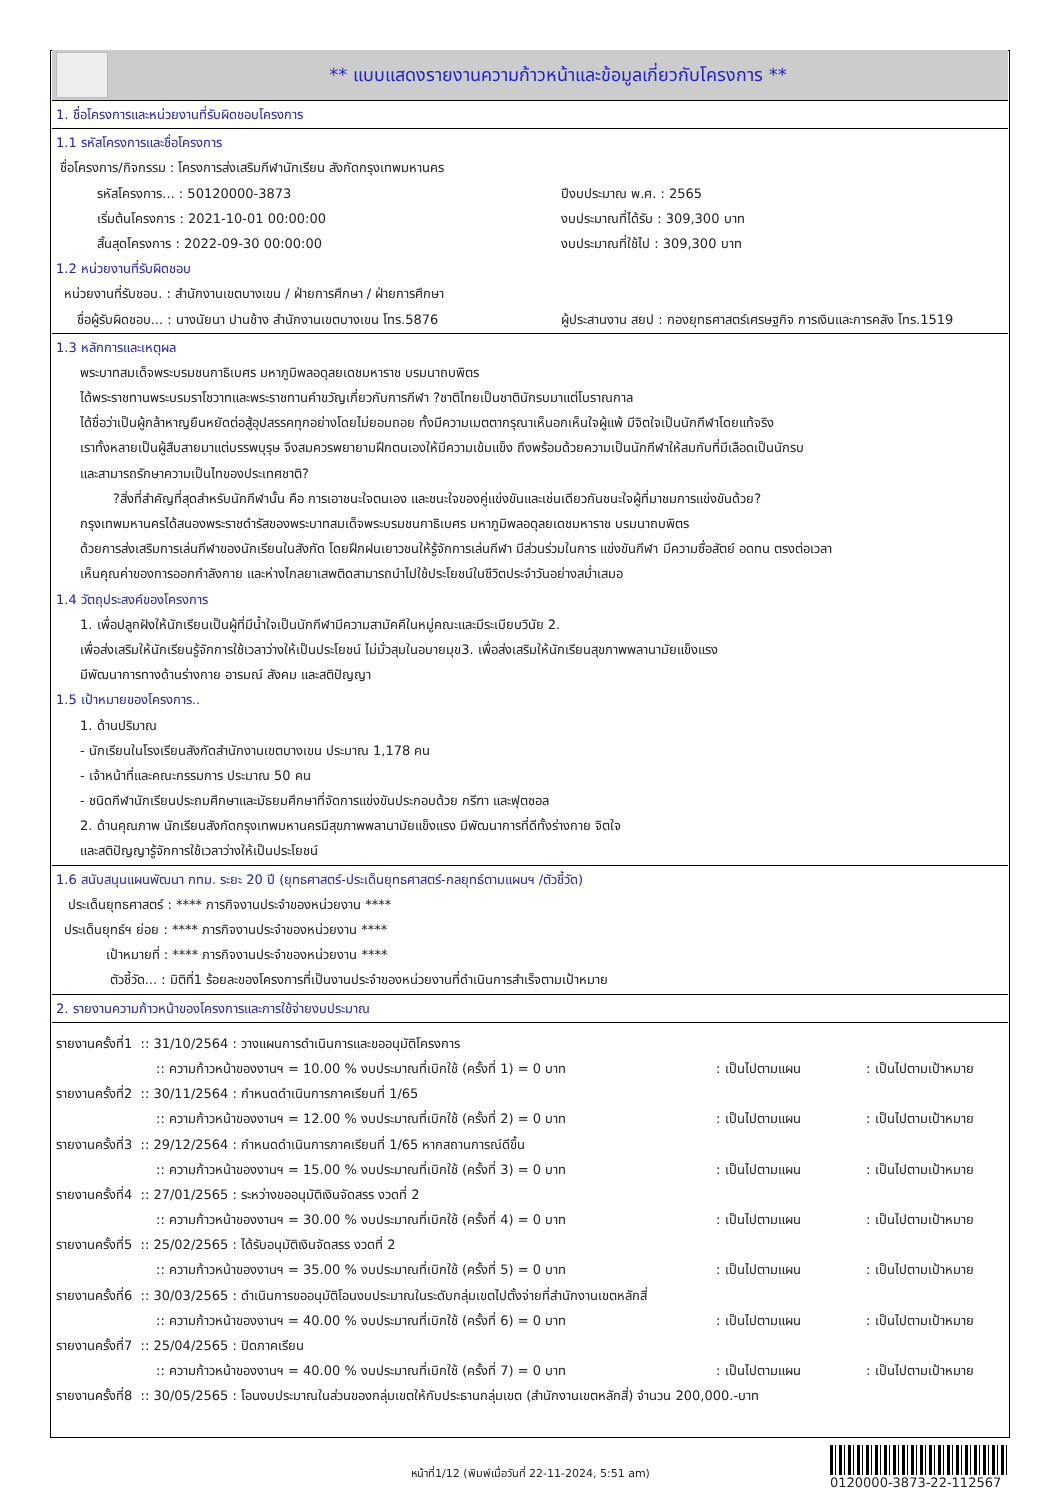** แบบแสดงรายงานความก้าวหน้าและข้อมูลเกี่ยวกับโครงการ **
1. ชื่อโครงการและหน่วยงานที่รับผิดชอบโครงการ
1.1 รหัสโครงการและชื่อโครงการ
ชื่อโครงการ/กิจกรรม : โครงการส่งเสริมกีฬานักเรียน สังกัดกรุงเทพมหานคร
รหัสโครงการ... : 50120000-3873 ปีงบประมาณ พ.ศ. : 2565
เริ่มต้นโครงการ : 2021-10-01 00:00:00 งบประมาณที่ได้รับ : 309,300 บาท
สิ้นสุดโครงการ : 2022-09-30 00:00:00 งบประมาณที่ใช้ไป : 309,300 บาท
1.2 หน่วยงานที่รับผิดชอบ
หน่วยงานที่รับชอบ. : สำนักงานเขตบางเขน / ฝ่ายการศึกษา / ฝ่ายการศึกษา
ชื่อผู้รับผิดชอบ... : นางนัยนา ปานช้าง สำนักงานเขตบางเขน โทร.5876
ผู้ประสานงาน สยป : กองยุทธศาสตร์เศรษฐกิจ การเงินและการคลัง โทร.1519
1.3 หลักการและเหตุผล
พระบาทสมเด็จพระบรมชนกาธิเบศร มหาภูมิพลอดุลยเดชมหาราช บรมนาถบพิตร
ได้พระราชทานพระบรมราโชวาทและพระราชทานคำขวัญเกี่ยวกับการกีฬา ?ชาติไทยเป็นชาตินักรบมาแต่โบราณกาล
ได้ชื่อว่าเป็นผู้กล้าหาญยืนหยัดต่อสู้อุปสรรคทุกอย่างโดยไม่ยอมถอย ทั้งมีความเมตตากรุณาเห็นอกเห็นใจผู้แพ้ มีจิตใจเป็นนักกีฬาโดยแท้จริง
เราทั้งหลายเป็นผู้สืบสายมาแต่บรรพบุรุษ จึงสมควรพยายามฝึกตนเองให้มีความเข้มแข็ง ถึงพร้อมด้วยความเป็นนักกีฬาให้สมกับที่มีเลือดเป็นนักรบ
และสามารถรักษาความเป็นไทของประเทศชาติ?
?สิ่งที่สำคัญที่สุดสำหรับนักกีฬานั้น คือ การเอาชนะใจตนเอง และชนะใจของคู่แข่งขันและเช่นเดียวกันชนะใจผู้ที่มาชมการแข่งขันด้วย?
กรุงเทพมหานครได้สนองพระราชดำรัสของพระบาทสมเด็จพระบรมชนกาธิเบศร มหาภูมิพลอดุลยเดชมหาราช บรมนาถบพิตร
ด้วยการส่งเสริมการเล่นกีฬาของนักเรียนในสังกัด โดยฝึกฝนเยาวชนให้รู้จักการเล่นกีฬา มีส่วนร่วมในการ แข่งขันกีฬา มีความซื่อสัตย์ อดทน ตรงต่อเวลา
เห็นคุณค่าของการออกกำลังกาย และห่างไกลยาเสพติดสามารถนำไปใช้ประโยชน์ในชีวิตประจำวันอย่างสม่ำเสมอ
1.4 วัตถุประสงค์ของโครงการ
1. เพื่อปลูกฝังให้นักเรียนเป็นผู้ที่มีน้ำใจเป็นนักกีฬามีความสามัคคีในหมู่คณะและมีระเบียบวินัย 2.
เพื่อส่งเสริมให้นักเรียนรู้จักการใช้เวลาว่างให้เป็นประโยชน์ ไม่มั่วสุมในอบายมุข3. เพื่อส่งเสริมให้นักเรียนสุขภาพพลานามัยแข็งแรง
มีพัฒนาการทางด้านร่างกาย อารมณ์ สังคม และสติปัญญา
1.5 เป้าหมายของโครงการ..
1. ด้านปริมาณ
- นักเรียนในโรงเรียนสังกัดสำนักงานเขตบางเขน ประมาณ 1,178 คน
- เจ้าหน้าที่และคณะกรรมการ ประมาณ 50 คน
- ชนิดกีฬานักเรียนประถมศึกษาและมัธยมศึกษาที่จัดการแข่งขันประกอบด้วย กรีฑา และฟุตซอล
2. ด้านคุณภาพ นักเรียนสังกัดกรุงเทพมหานครมีสุขภาพพลานามัยแข็งแรง มีพัฒนาการที่ดีทั้งร่างกาย จิตใจ
และสติปัญญารู้จักการใช้เวลาว่างให้เป็นประโยชน์
1.6 สนับสนุนแผนพัฒนา กทม. ระยะ 20 ปี (ยุทธศาสตร์-ประเด็นยุทธศาสตร์-กลยุทธ์ตามแผนฯ /ตัวชี้วัด)
ประเด็นยุทธศาสตร์ : **** ภารกิจงานประจำของหน่วยงาน ****
ประเด็นยุทธ์ฯ ย่อย : **** ภารกิจงานประจำของหน่วยงาน ****
เป้าหมายที่ : **** ภารกิจงานประจำของหน่วยงาน ****
ตัวชี้วัด... : มิติที่1 ร้อยละของโครงการที่เป็นงานประจำของหน่วยงานที่ดำเนินการสำเร็จตามเป้าหมาย
2. รายงานความก้าวหน้าของโครงการและการใช้จ่ายงบประมาณ
รายงานครั้งที่1 :: 31/10/2564 : วางแผนการดำเนินการและขออนุมัติโครงการ
:: ความก้าวหน้าของงานฯ = 10.00 % งบประมาณที่เบิกใช้ (ครั้งที่ 1) = 0 บาท: เป็นไปตามแผน: เป็นไปตามเป้าหมาย
รายงานครั้งที่2 :: 30/11/2564 : กำหนดดำเนินการภาคเรียนที่ 1/65
:: ความก้าวหน้าของงานฯ = 12.00 % งบประมาณที่เบิกใช้ (ครั้งที่ 2) = 0 บาท: เป็นไปตามแผน: เป็นไปตามเป้าหมาย
รายงานครั้งที่3 :: 29/12/2564 : กำหนดดำเนินการภาคเรียนที่ 1/65 หากสถานการณ์ดีขึ้น
:: ความก้าวหน้าของงานฯ = 15.00 % งบประมาณที่เบิกใช้ (ครั้งที่ 3) = 0 บาท: เป็นไปตามแผน: เป็นไปตามเป้าหมาย
รายงานครั้งที่4 :: 27/01/2565 : ระหว่างขออนุมัติเงินจัดสรร งวดที่ 2
:: ความก้าวหน้าของงานฯ = 30.00 % งบประมาณที่เบิกใช้ (ครั้งที่ 4) = 0 บาท: เป็นไปตามแผน: เป็นไปตามเป้าหมาย
รายงานครั้งที่5 :: 25/02/2565 : ได้รับอนุมัติเงินจัดสรร งวดที่ 2
:: ความก้าวหน้าของงานฯ = 35.00 % งบประมาณที่เบิกใช้ (ครั้งที่ 5) = 0 บาท: เป็นไปตามแผน: เป็นไปตามเป้าหมาย
รายงานครั้งที่6 :: 30/03/2565 : ดำเนินการขออนุมัติโอนงบประมาณในระดับกลุ่มเขตไปตั้งจ่ายที่สำนักงานเขตหลักสี่
:: ความก้าวหน้าของงานฯ = 40.00 % งบประมาณที่เบิกใช้ (ครั้งที่ 6) = 0 บาท: เป็นไปตามแผน: เป็นไปตามเป้าหมาย
รายงานครั้งที่7 :: 25/04/2565 : ปิดภาคเรียน
:: ความก้าวหน้าของงานฯ = 40.00 % งบประมาณที่เบิกใช้ (ครั้งที่ 7) = 0 บาท: เป็นไปตามแผน: เป็นไปตามเป้าหมาย
รายงานครั้งที่8 :: 30/05/2565 : โอนงบประมาณในส่วนของกลุ่มเขตให้กับประธานกลุ่มเขต (สำนักงานเขตหลักสี่) จำนวน 200,000.-บาท
หน้าที่1/12 (พิมพ์เมื่อวันที่ 22-11-2024, 5:51 am)
0120000-3873-22-112567